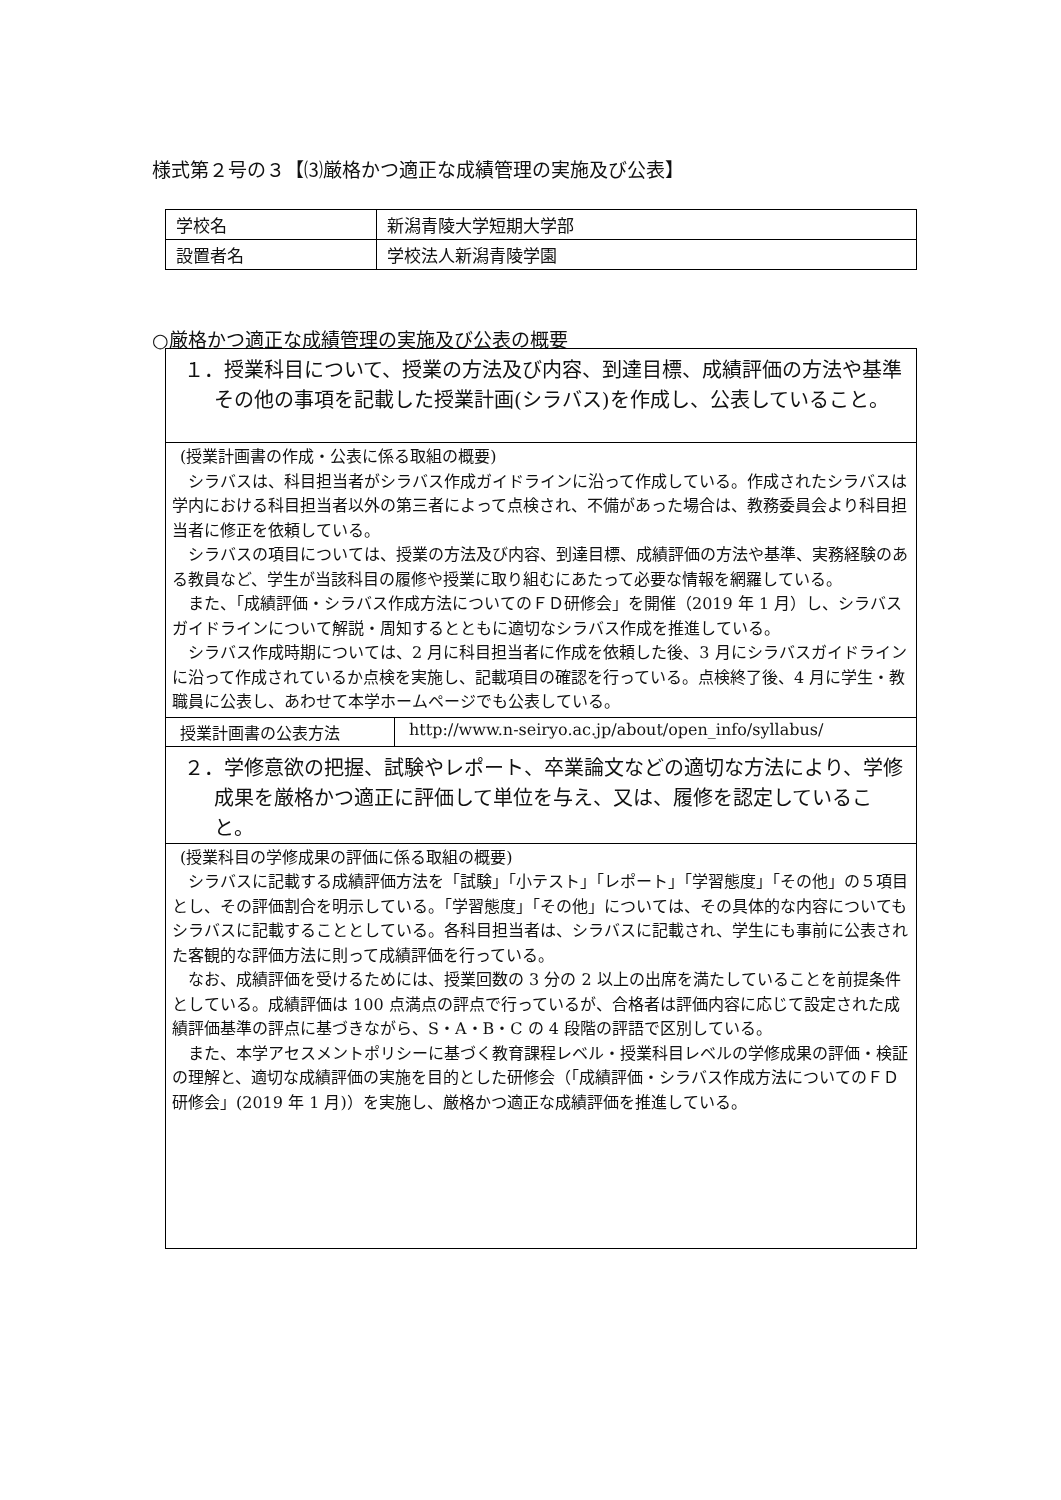様式第２号の３【⑶厳格かつ適正な成績管理の実施及び公表】
| 学校名 | 新潟青陵大学短期大学部 |
| 設置者名 | 学校法人新潟青陵学園 |
○厳格かつ適正な成績管理の実施及び公表の概要
| １．授業科目について、授業の方法及び内容、到達目標、成績評価の方法や基準その他の事項を記載した授業計画(シラバス)を作成し、公表していること。 | |
| (授業計画書の作成・公表に係る取組の概要) シラバスは、科目担当者がシラバス作成ガイドラインに沿って作成している。作成されたシラバスは学内における科目担当者以外の第三者によって点検され、不備があった場合は、教務委員会より科目担当者に修正を依頼している。 シラバスの項目については、授業の方法及び内容、到達目標、成績評価の方法や基準、実務経験のある教員など、学生が当該科目の履修や授業に取り組むにあたって必要な情報を網羅している。 また、「成績評価・シラバス作成方法についてのＦＤ研修会」を開催（2019 年 1 月）し、シラバスガイドラインについて解説・周知するとともに適切なシラバス作成を推進している。 シラバス作成時期については、2 月に科目担当者に作成を依頼した後、3 月にシラバスガイドラインに沿って作成されているか点検を実施し、記載項目の確認を行っている。点検終了後、4 月に学生・教職員に公表し、あわせて本学ホームページでも公表している。 | |
| 授業計画書の公表方法 | http://www.n-seiryo.ac.jp/about/open_info/syllabus/ |
| ２．学修意欲の把握、試験やレポート、卒業論文などの適切な方法により、学修成果を厳格かつ適正に評価して単位を与え、又は、履修を認定していること。 | |
| (授業科目の学修成果の評価に係る取組の概要) シラバスに記載する成績評価方法を「試験」「小テスト」「レポート」「学習態度」「その他」の５項目とし、その評価割合を明示している。「学習態度」「その他」については、その具体的な内容についてもシラバスに記載することとしている。各科目担当者は、シラバスに記載され、学生にも事前に公表された客観的な評価方法に則って成績評価を行っている。 なお、成績評価を受けるためには、授業回数の 3 分の 2 以上の出席を満たしていることを前提条件としている。成績評価は 100 点満点の評点で行っているが、合格者は評価内容に応じて設定された成績評価基準の評点に基づきながら、S・A・B・C の 4 段階の評語で区別している。 また、本学アセスメントポリシーに基づく教育課程レベル・授業科目レベルの学修成果の評価・検証の理解と、適切な成績評価の実施を目的とした研修会（「成績評価・シラバス作成方法についてのＦＤ研修会」(2019 年 1 月)）を実施し、厳格かつ適正な成績評価を推進している。 | |